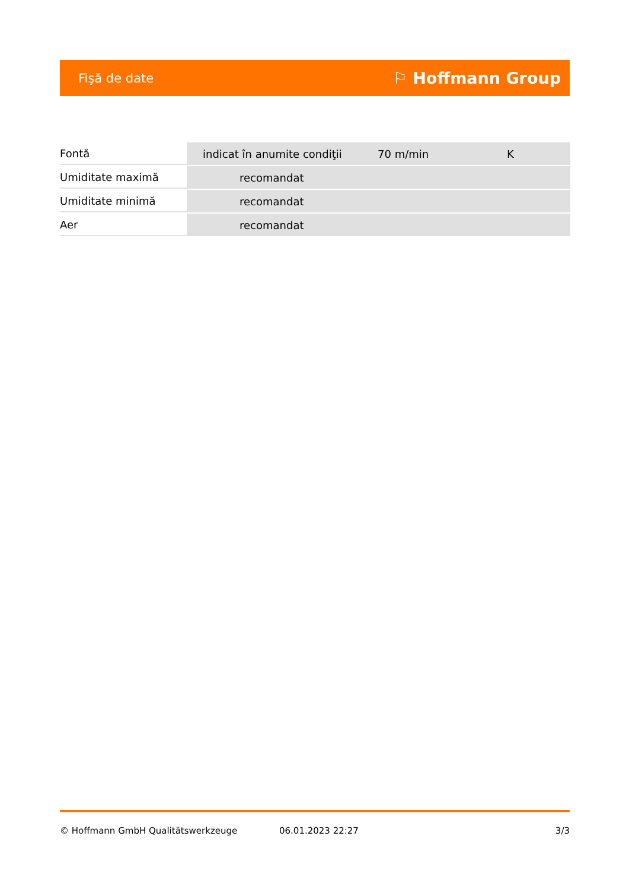Fişă de date ⚐ Hoffmann Group
| Fontă | indicat în anumite condiţii | 70 m/min | K |
| Umiditate maximă | recomandat | | |
| Umiditate minimă | recomandat | | |
| Aer | recomandat | | |
© Hoffmann GmbH Qualitätswerkzeuge 06.01.2023 22:27 3/3